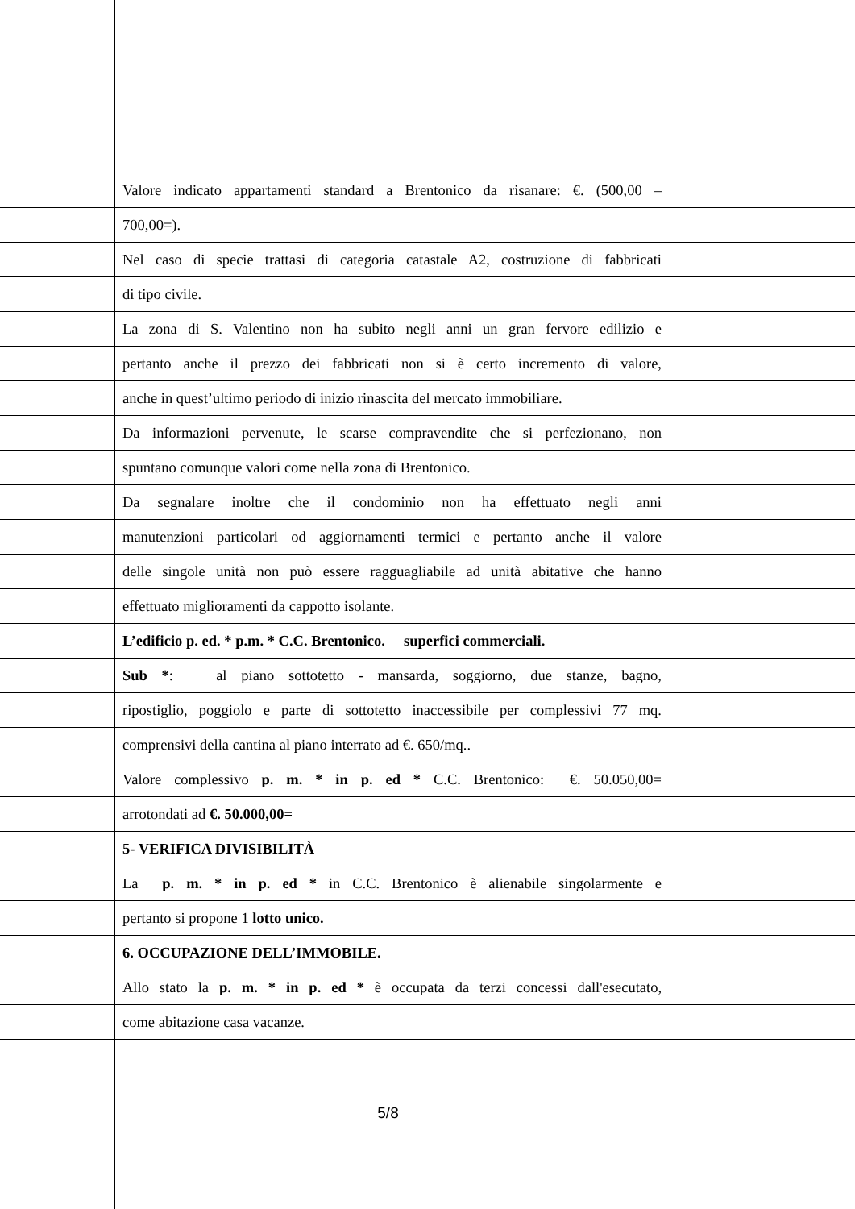Valore indicato appartamenti standard a Brentonico da risanare: €. (500,00 –
700,00=).
Nel caso di specie trattasi di categoria catastale A2, costruzione di fabbricati
di tipo civile.
La zona di S. Valentino non ha subito negli anni un gran fervore edilizio e
pertanto anche il prezzo dei fabbricati non si è certo incremento di valore,
anche in quest’ultimo periodo di inizio rinascita del mercato immobiliare.
Da informazioni pervenute, le scarse compravendite che si perfezionano, non
spuntano comunque valori come nella zona di Brentonico.
Da segnalare inoltre che il condominio non ha effettuato negli anni
manutenzioni particolari od aggiornamenti termici e pertanto anche il valore
delle singole unità non può essere ragguagliabile ad unità abitative che hanno
effettuato miglioramenti da cappotto isolante.
L’edificio p. ed. * p.m. * C.C. Brentonico. superfici commerciali.
Sub *: al piano sottotetto - mansarda, soggiorno, due stanze, bagno,
ripostiglio, poggiolo e parte di sottotetto inaccessibile per complessivi 77 mq.
comprensivi della cantina al piano interrato ad €. 650/mq..
Valore complessivo p. m. * in p. ed * C.C. Brentonico: €. 50.050,00=
arrotondati ad €. 50.000,00=
5- VERIFICA DIVISIBILITÀ
La p. m. * in p. ed * in C.C. Brentonico è alienabile singolarmente e
pertanto si propone 1 lotto unico.
6. OCCUPAZIONE DELL’IMMOBILE.
Allo stato la p. m. * in p. ed * è occupata da terzi concessi dall'esecutato,
come abitazione casa vacanze.
5/8